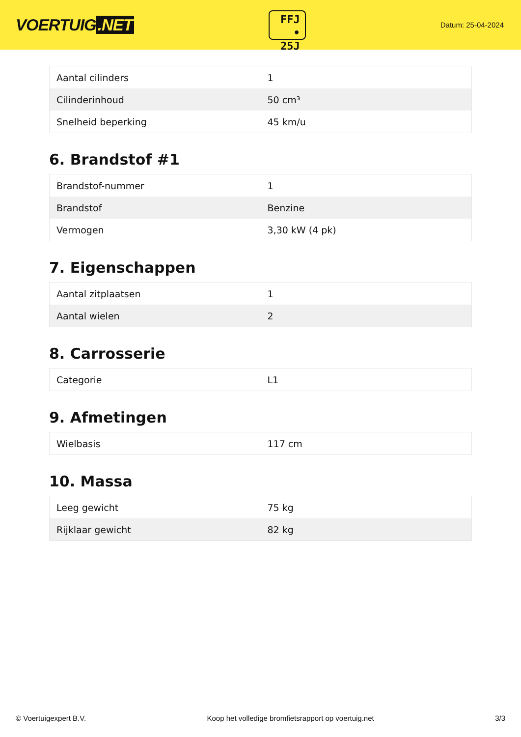VOERTUIG.NET
FFJ
• 25J
Datum: 25-04-2024
| Aantal cilinders | 1 |
| Cilinderinhoud | 50 cm³ |
| Snelheid beperking | 45 km/u |
6. Brandstof #1
| Brandstof-nummer | 1 |
| Brandstof | Benzine |
| Vermogen | 3,30 kW (4 pk) |
7. Eigenschappen
| Aantal zitplaatsen | 1 |
| Aantal wielen | 2 |
8. Carrosserie
| Categorie | L1 |
9. Afmetingen
| Wielbasis | 117 cm |
10. Massa
| Leeg gewicht | 75 kg |
| Rijklaar gewicht | 82 kg |
© Voertuigexpert B.V. Koop het volledige bromfietsrapport op voertuig.net 3/3